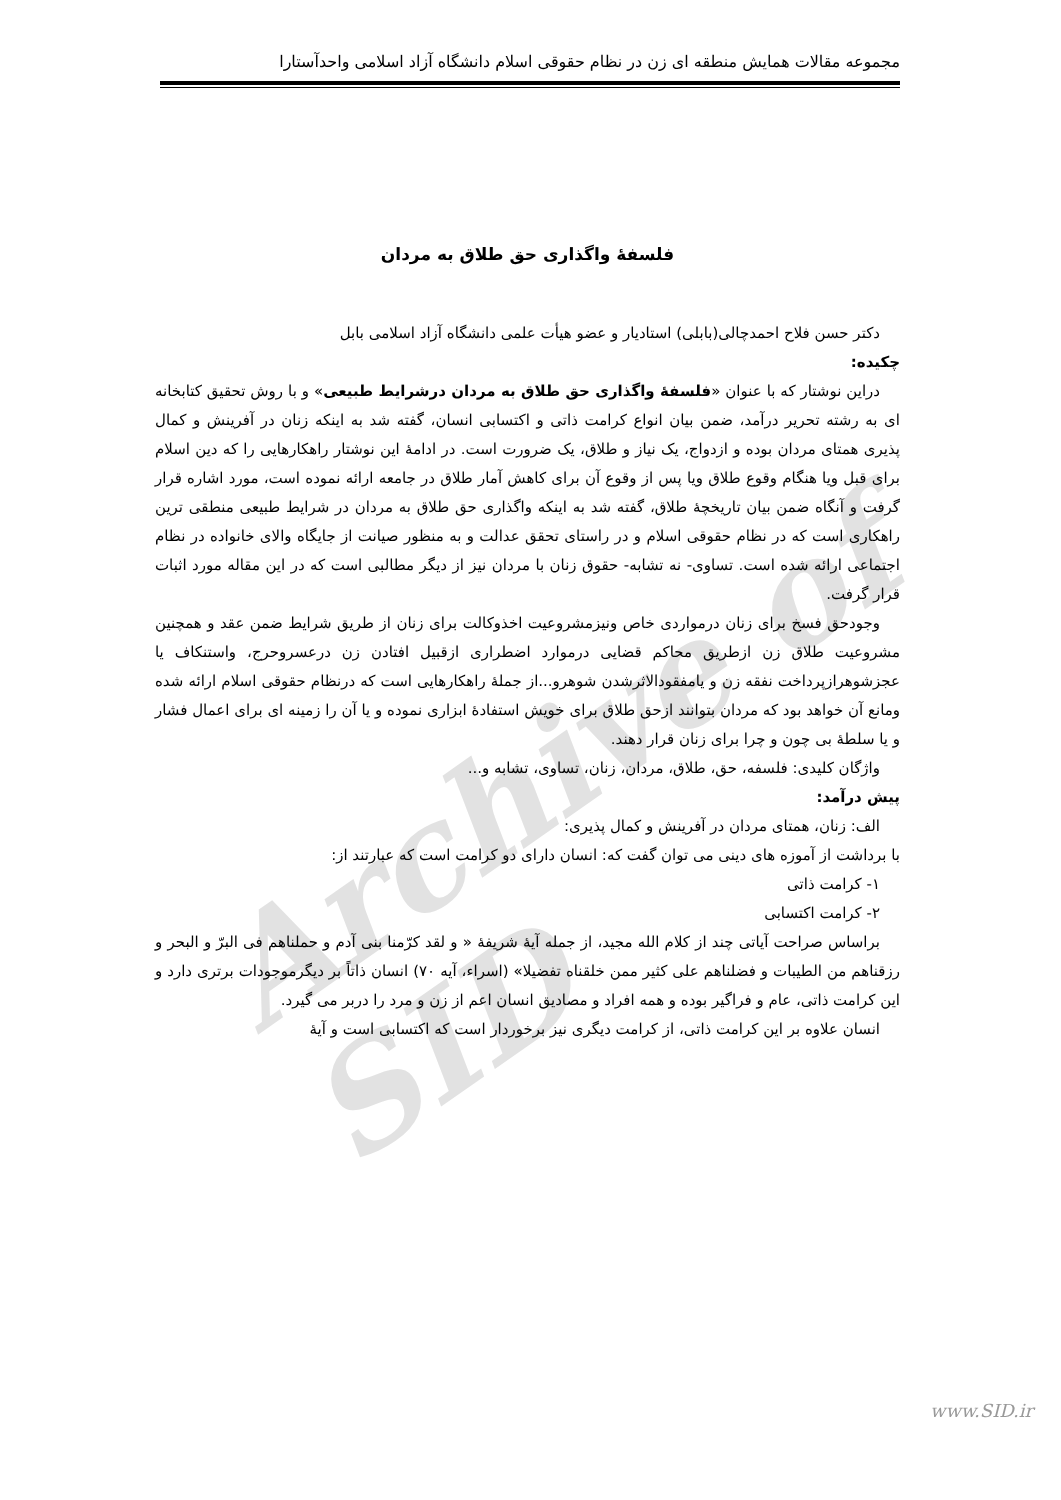مجموعه مقالات همایش منطقه ای زن در نظام حقوقی اسلام دانشگاه آزاد اسلامی واحدآستارا
Archive of SID
فلسفۀ واگذاری حق طلاق به مردان
دکتر حسن فلاح احمدچالی(بابلی) استادیار و عضو هیأت علمی دانشگاه آزاد اسلامی بابل
چکیده:
دراین نوشتار که با عنوان «فلسفۀ واگذاری حق طلاق به مردان درشرایط طبیعی» و با روش تحقیق کتابخانه ای به رشته تحریر درآمد، ضمن بیان انواع کرامت ذاتی و اکتسابی انسان، گفته شد به اینکه زنان در آفرینش و کمال پذیری همتای مردان بوده و ازدواج، یک نیاز و طلاق، یک ضرورت است. در ادامۀ این نوشتار راهکارهایی را که دین اسلام برای قبل ویا هنگام وقوع طلاق ویا پس از وقوع آن برای کاهش آمار طلاق در جامعه ارائه نموده است، مورد اشاره قرار گرفت و آنگاه ضمن بیان تاریخچۀ طلاق، گفته شد به اینکه واگذاری حق طلاق به مردان در شرایط طبیعی منطقی ترین راهکاری است که در نظام حقوقی اسلام و در راستای تحقق عدالت و به منظور صیانت از جایگاه والای خانواده در نظام اجتماعی ارائه شده است. تساوی- نه تشابه- حقوق زنان با مردان نیز از دیگر مطالبی است که در این مقاله مورد اثبات قرار گرفت.
وجودحق فسخ برای زنان درمواردی خاص ونیزمشروعیت اخذوکالت برای زنان از طریق شرایط ضمن عقد و همچنین مشروعیت طلاق زن ازطریق محاکم قضایی درموارد اضطراری ازقبیل افتادن زن درعسروحرج، واستنکاف یا عجزشوهرازپرداخت نفقه زن و یامفقودالاثرشدن شوهرو...از جملۀ راهکارهایی است که درنظام حقوقی اسلام ارائه شده ومانع آن خواهد بود که مردان بتوانند ازحق طلاق برای خویش استفادۀ ابزاری نموده و یا آن را زمینه ای برای اعمال فشار و یا سلطۀ بی چون و چرا برای زنان قرار دهند.
واژگان کلیدی: فلسفه، حق، طلاق، مردان، زنان، تساوی، تشابه و...
پیش درآمد:
الف: زنان، همتای مردان در آفرینش و کمال پذیری:
با برداشت از آموزه های دینی می توان گفت که: انسان دارای دو کرامت است که عبارتند از:
۱- کرامت ذاتی
۲- کرامت اکتسابی
براساس صراحت آیاتی چند از کلام الله مجید، از جمله آیۀ شریفۀ « و لقد کرّمنا بنی آدم و حملناهم فی البرّ و البحر و رزقناهم من الطیبات و فضلناهم علی کثیر ممن خلقناه تفضیلا» (اسراء، آیه ۷۰) انسان ذاتاً بر دیگرموجودات برتری دارد و این کرامت ذاتی، عام و فراگیر بوده و همه افراد و مصادیق انسان اعم از زن و مرد را دربر می گیرد.
انسان علاوه بر این کرامت ذاتی، از کرامت دیگری نیز برخوردار است که اکتسابی است و آیۀ
www.SID.ir